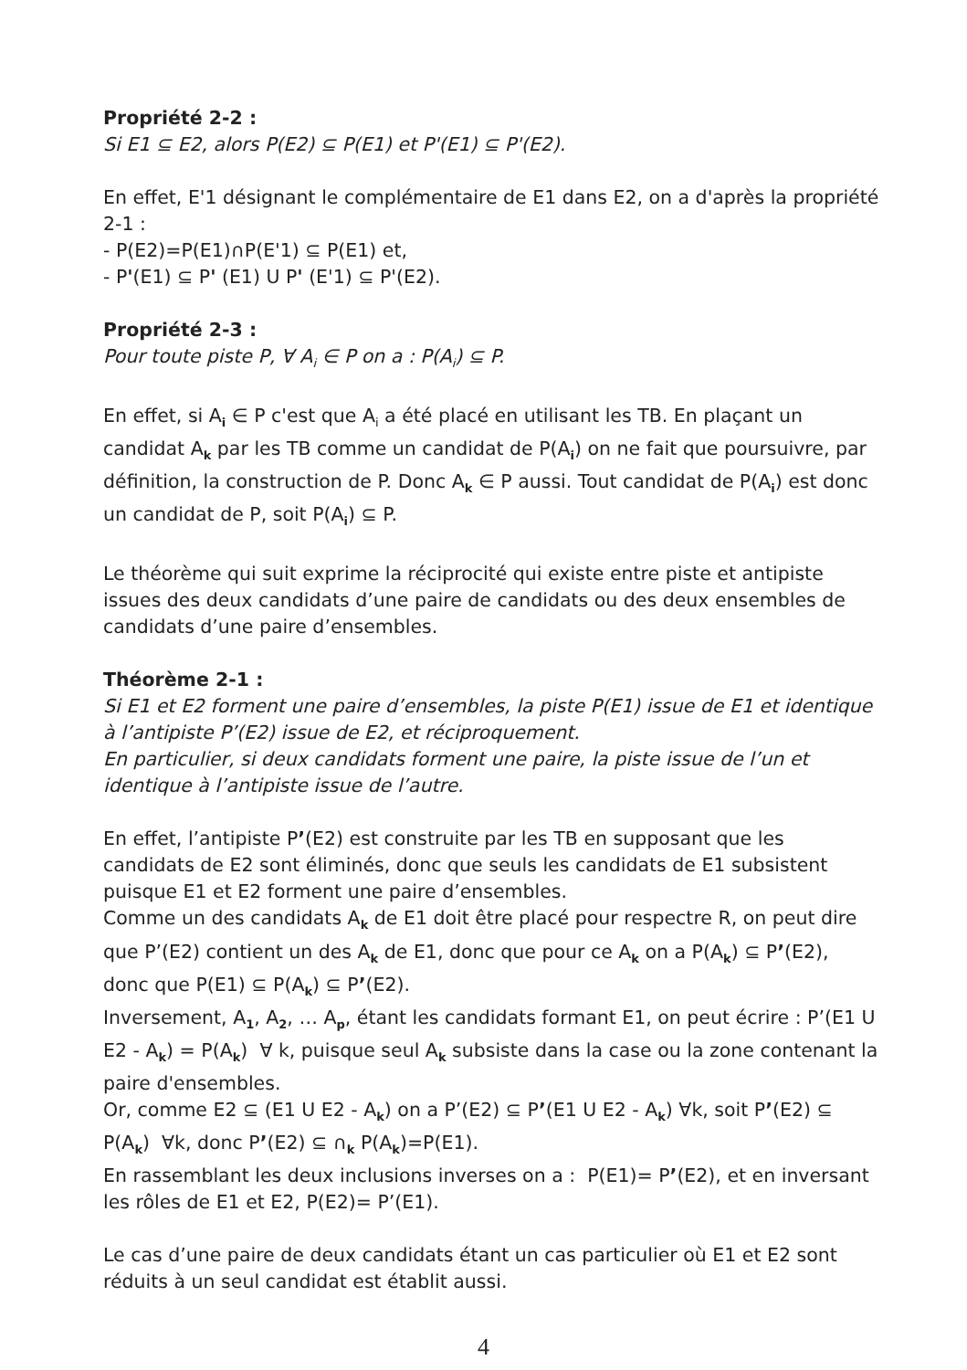Propriété 2-2 :
Si E1 ⊆ E2, alors P(E2) ⊆ P(E1) et P'(E1) ⊆ P'(E2).
En effet, E'1 désignant le complémentaire de E1 dans E2, on a d'après la propriété 2-1 :
- P(E2)=P(E1)∩P(E'1) ⊆ P(E1) et,
- P'(E1) ⊆ P' (E1) U P' (E'1) ⊆ P'(E2).
Propriété 2-3 :
Pour toute piste P, ∀ A<sub>i</sub> ∈ P on a : P(A<sub>i</sub>) ⊆ P.
En effet, si A<sub>i</sub> ∈ P c'est que A<sub>i</sub> a été placé en utilisant les TB. En plaçant un candidat A<sub>k</sub> par les TB comme un candidat de P(A<sub>i</sub>) on ne fait que poursuivre, par définition, la construction de P. Donc A<sub>k</sub> ∈ P aussi. Tout candidat de P(A<sub>i</sub>) est donc un candidat de P, soit P(A<sub>i</sub>) ⊆ P.
Le théorème qui suit exprime la réciprocité qui existe entre piste et antipiste issues des deux candidats d’une paire de candidats ou des deux ensembles de candidats d’une paire d’ensembles.
Théorème 2-1 :
Si E1 et E2 forment une paire d’ensembles, la piste P(E1) issue de E1 et identique à l’antipiste P’(E2) issue de E2, et réciproquement.
En particulier, si deux candidats forment une paire, la piste issue de l’un et identique à l’antipiste issue de l’autre.
En effet, l’antipiste P’(E2) est construite par les TB en supposant que les candidats de E2 sont éliminés, donc que seuls les candidats de E1 subsistent puisque E1 et E2 forment une paire d’ensembles.
Comme un des candidats A<sub>k</sub> de E1 doit être placé pour respectre R, on peut dire que P’(E2) contient un des A<sub>k</sub> de E1, donc que pour ce A<sub>k</sub> on a P(A<sub>k</sub>) ⊆ P’(E2), donc que P(E1) ⊆ P(A<sub>k</sub>) ⊆ P’(E2).
Inversement, A<sub>1</sub>, A<sub>2</sub>, … A<sub>p</sub>, étant les candidats formant E1, on peut écrire : P’(E1 U E2 - A<sub>k</sub>) = P(A<sub>k</sub>) ∀ k, puisque seul A<sub>k</sub> subsiste dans la case ou la zone contenant la paire d'ensembles.
Or, comme E2 ⊆ (E1 U E2 - A<sub>k</sub>) on a P’(E2) ⊆ P’(E1 U E2 - A<sub>k</sub>) ∀k, soit P’(E2) ⊆ P(A<sub>k</sub>) ∀k, donc P’(E2) ⊆ ∩<sub>k</sub> P(A<sub>k</sub>)=P(E1).
En rassemblant les deux inclusions inverses on a : P(E1)= P’(E2), et en inversant les rôles de E1 et E2, P(E2)= P’(E1).
Le cas d’une paire de deux candidats étant un cas particulier où E1 et E2 sont réduits à un seul candidat est établit aussi.
4